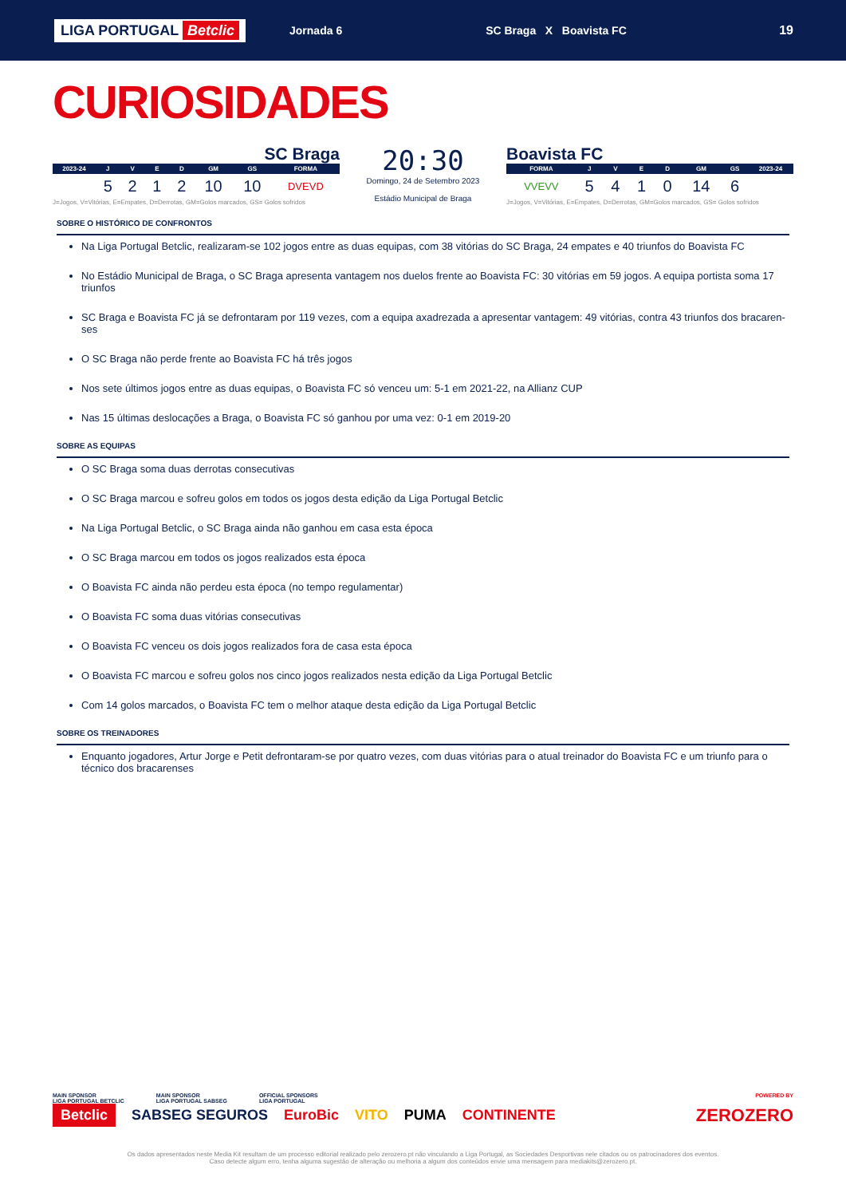LIGA PORTUGAL Betclic
Jornada 6 SC Braga X Boavista FC 19
CURIOSIDADES
SC Braga
| 2023-24 | J | V | E | D | GM | GS | FORMA |
| --- | --- | --- | --- | --- | --- | --- | --- |
| | 5 | 2 | 1 | 2 | 10 | 10 | DVEVD |
J=Jogos, V=Vitórias, E=Empates, D=Derrotas, GM=Golos marcados, GS= Golos sofridos
20:30
Domingo, 24 de Setembro 2023
Estádio Municipal de Braga
Boavista FC
| FORMA | J | V | E | D | GM | GS | 2023-24 |
| --- | --- | --- | --- | --- | --- | --- | --- |
| VVEVV | 5 | 4 | 1 | 0 | 14 | 6 | |
J=Jogos, V=Vitórias, E=Empates, D=Derrotas, GM=Golos marcados, GS= Golos sofridos
SOBRE O HISTÓRICO DE CONFRONTOS
Na Liga Portugal Betclic, realizaram-se 102 jogos entre as duas equipas, com 38 vitórias do SC Braga, 24 empates e 40 triunfos do Boavista FC
No Estádio Municipal de Braga, o SC Braga apresenta vantagem nos duelos frente ao Boavista FC: 30 vitórias em 59 jogos. A equipa portista soma 17 triunfos
SC Braga e Boavista FC já se defrontaram por 119 vezes, com a equipa axadrezada a apresentar vantagem: 49 vitórias, contra 43 triunfos dos bracaren-ses
O SC Braga não perde frente ao Boavista FC há três jogos
Nos sete últimos jogos entre as duas equipas, o Boavista FC só venceu um: 5-1 em 2021-22, na Allianz CUP
Nas 15 últimas deslocações a Braga, o Boavista FC só ganhou por uma vez: 0-1 em 2019-20
SOBRE AS EQUIPAS
O SC Braga soma duas derrotas consecutivas
O SC Braga marcou e sofreu golos em todos os jogos desta edição da Liga Portugal Betclic
Na Liga Portugal Betclic, o SC Braga ainda não ganhou em casa esta época
O SC Braga marcou em todos os jogos realizados esta época
O Boavista FC ainda não perdeu esta época (no tempo regulamentar)
O Boavista FC soma duas vitórias consecutivas
O Boavista FC venceu os dois jogos realizados fora de casa esta época
O Boavista FC marcou e sofreu golos nos cinco jogos realizados nesta edição da Liga Portugal Betclic
Com 14 golos marcados, o Boavista FC tem o melhor ataque desta edição da Liga Portugal Betclic
SOBRE OS TREINADORES
Enquanto jogadores, Artur Jorge e Petit defrontaram-se por quatro vezes, com duas vitórias para o atual treinador do Boavista FC e um triunfo para o técnico dos bracarenses
MAIN SPONSOR
LIGA PORTUGAL BETCLIC MAIN SPONSOR
LIGA PORTUGAL SABSEG OFFICIAL SPONSORS
LIGA PORTUGAL POWERED BY
Betclic SABSEG SEGUROS EuroBic VITO PUMA CONTINENTE ZEROZERO
Os dados apresentados neste Media Kit resultam de um processo editorial realizado pelo zerozero.pt não vinculando a Liga Portugal, as Sociedades Desportivas nele citados ou os patrocinadores dos eventos.
Caso detecte algum erro, tenha alguma sugestão de alteração ou melhoria a algum dos conteúdos envie uma mensagem para mediakits@zerozero.pt.